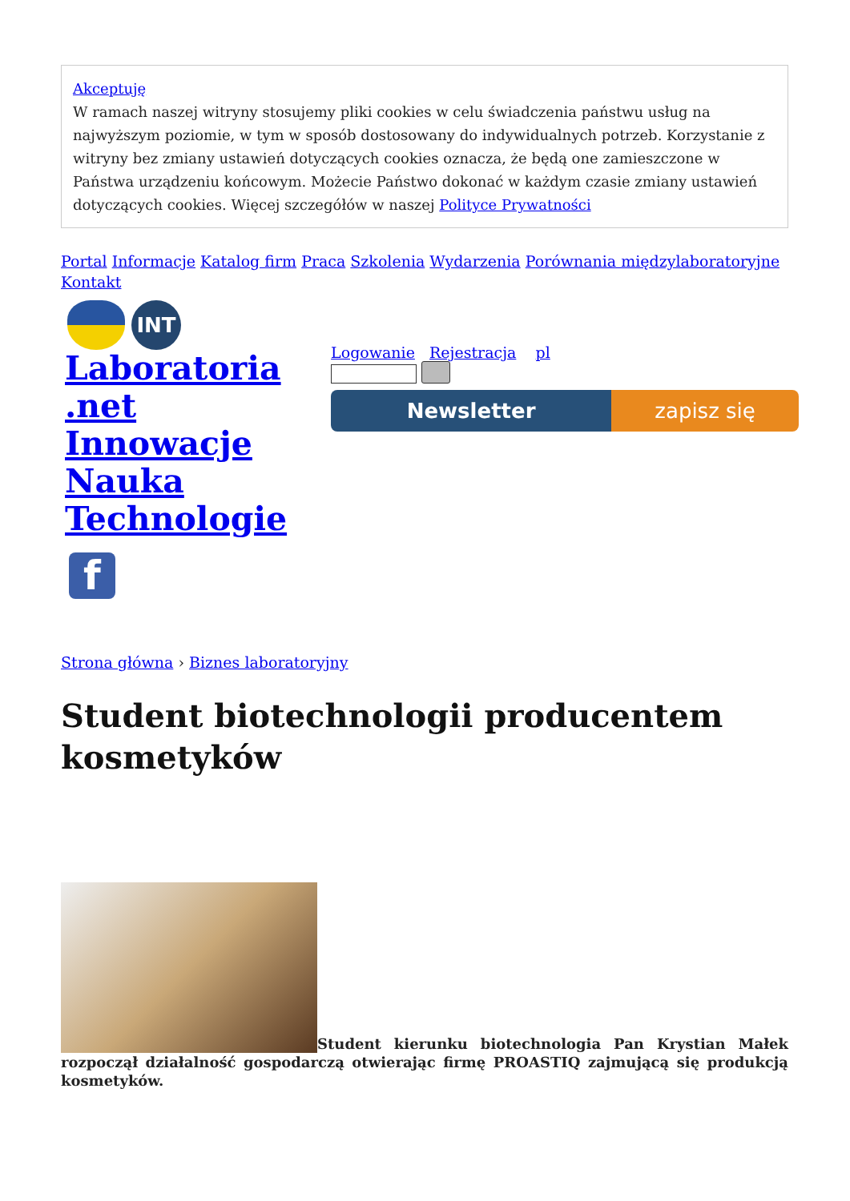Akceptuję
W ramach naszej witryny stosujemy pliki cookies w celu świadczenia państwu usług na najwyższym poziomie, w tym w sposób dostosowany do indywidualnych potrzeb. Korzystanie z witryny bez zmiany ustawień dotyczących cookies oznacza, że będą one zamieszczone w Państwa urządzeniu końcowym. Możecie Państwo dokonać w każdym czasie zmiany ustawień dotyczących cookies. Więcej szczegółów w naszej Polityce Prywatności
Portal Informacje Katalog firm Praca Szkolenia Wydarzenia Porównania międzylaboratoryjne Kontakt
INT
Laboratoria
.net
Innowacje
Nauka
Technologie
f
Logowanie Rejestracja pl
Newsletter zapisz się
Strona główna › Biznes laboratoryjny
Student biotechnologii producentem kosmetyków
Student kierunku biotechnologia Pan Krystian Małek rozpoczął działalność gospodarczą otwierając firmę PROASTIQ zajmującą się produkcją kosmetyków.